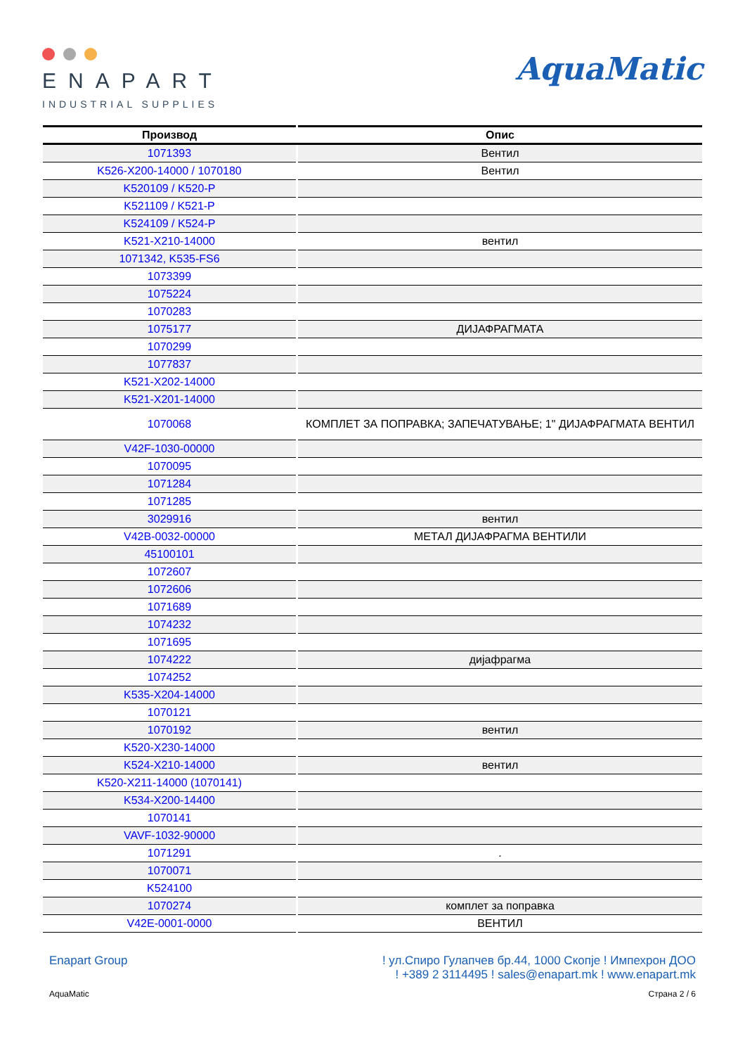ENAPART
INDUSTRIAL SUPPLIES
AquaMatic
| Производ | Опис |
| --- | --- |
| 1071393 | Вентил |
| K526-X200-14000 / 1070180 | Вентил |
| K520109 / K520-P | |
| K521109 / K521-P | |
| K524109 / K524-P | |
| K521-X210-14000 | вентил |
| 1071342, K535-FS6 | |
| 1073399 | |
| 1075224 | |
| 1070283 | |
| 1075177 | ДИЈАФРАГМАТА |
| 1070299 | |
| 1077837 | |
| K521-X202-14000 | |
| K521-X201-14000 | |
| 1070068 | КОМПЛЕТ ЗА ПОПРАВКА; ЗАПЕЧАТУВАЊЕ; 1" ДИЈАФРАГМАТА ВЕНТИЛ |
| V42F-1030-00000 | |
| 1070095 | |
| 1071284 | |
| 1071285 | |
| 3029916 | вентил |
| V42B-0032-00000 | МЕТАЛ ДИЈАФРАГМА ВЕНТИЛИ |
| 45100101 | |
| 1072607 | |
| 1072606 | |
| 1071689 | |
| 1074232 | |
| 1071695 | |
| 1074222 | дијафрагма |
| 1074252 | |
| K535-X204-14000 | |
| 1070121 | |
| 1070192 | вентил |
| K520-X230-14000 | |
| K524-X210-14000 | вентил |
| K520-X211-14000 (1070141) | |
| K534-X200-14400 | |
| 1070141 | |
| VAVF-1032-90000 | |
| 1071291 | . |
| 1070071 | |
| K524100 | |
| 1070274 | комплет за поправка |
| V42E-0001-0000 | ВЕНТИЛ |
Enapart Group ! ул.Спиро Гулапчев бр.44, 1000 Скопје ! Импехрон ДОО
! +389 2 3114495 ! sales@enapart.mk ! www.enapart.mk
AquaMatic Страна 2 / 6